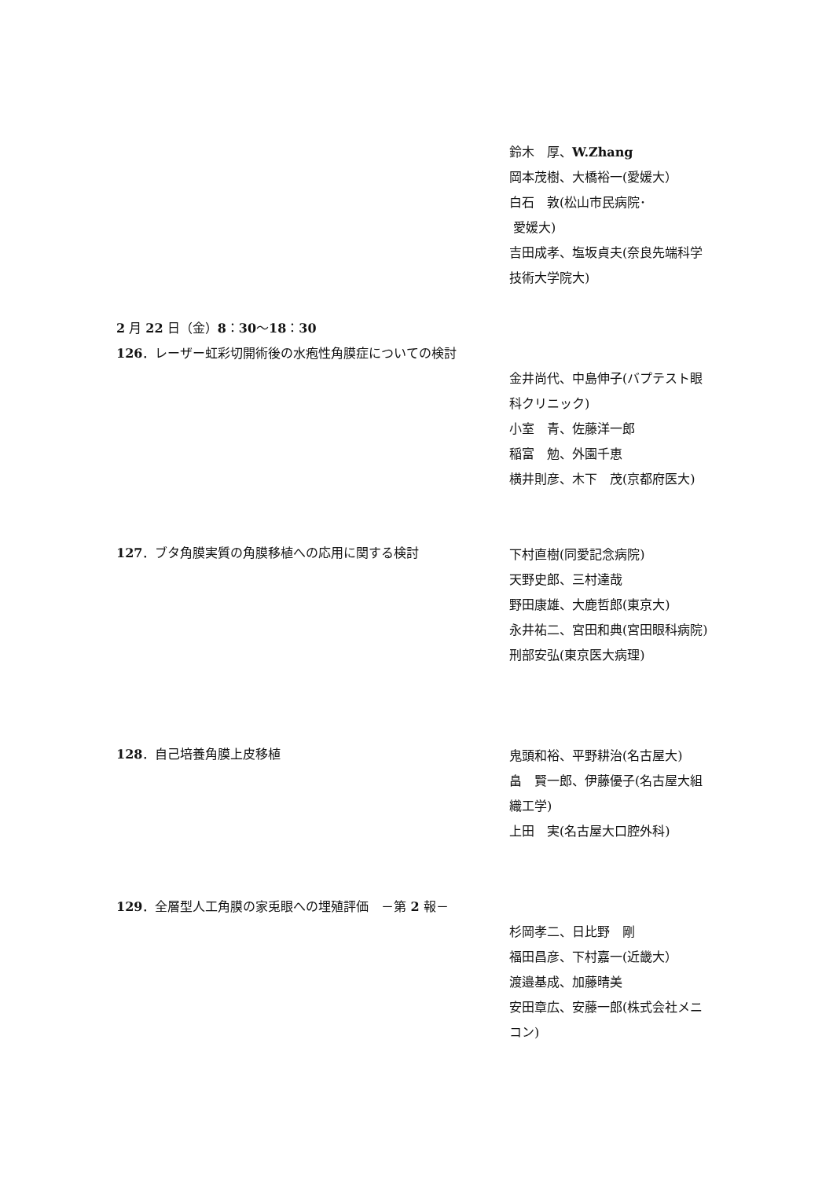鈴木　厚、W.Zhang
岡本茂樹、大橋裕一(愛媛大）
白石　敦(松山市民病院･
愛媛大)
吉田成孝、塩坂貞夫(奈良先端科学技術大学院大)
2 月 22 日（金）8：30～18：30
126．レーザー虹彩切開術後の水疱性角膜症についての検討
金井尚代、中島伸子(バプテスト眼科クリニック)
小室　青、佐藤洋一郎
稲富　勉、外園千恵
横井則彦、木下　茂(京都府医大)
127．ブタ角膜実質の角膜移植への応用に関する検討
下村直樹(同愛記念病院)
天野史郎、三村達哉
野田康雄、大鹿哲郎(東京大)
永井祐二、宮田和典(宮田眼科病院)
刑部安弘(東京医大病理)
128．自己培養角膜上皮移植
鬼頭和裕、平野耕治(名古屋大)
畠　賢一郎、伊藤優子(名古屋大組織工学)
上田　実(名古屋大口腔外科)
129．全層型人工角膜の家兎眼への埋殖評価　－第 2 報－
杉岡孝二、日比野　剛
福田昌彦、下村嘉一(近畿大）
渡邉基成、加藤晴美
安田章広、安藤一郎(株式会社メニコン)